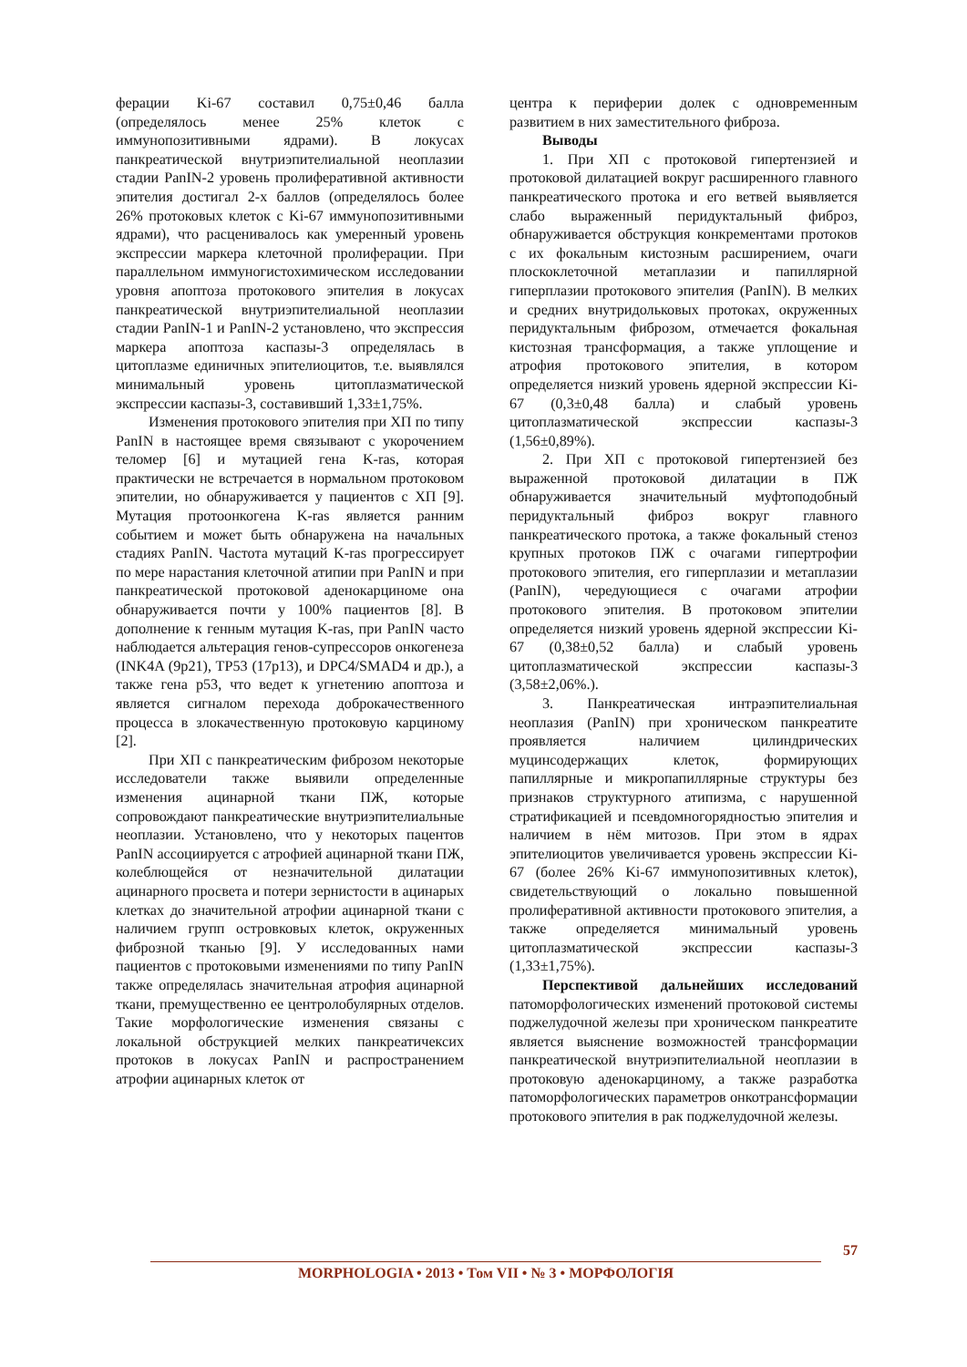ферации Ki-67 составил 0,75±0,46 балла (определялось менее 25% клеток с иммунопозитивными ядрами). В локусах панкреатической внутриэпителиальной неоплазии стадии PanIN-2 уровень пролиферативной активности эпителия достигал 2-х баллов (определялось более 26% протоковых клеток с Ki-67 иммунопозитивными ядрами), что расценивалось как умеренный уровень экспрессии маркера клеточной пролиферации. При параллельном иммуногистохимическом исследовании уровня апоптоза протокового эпителия в локусах панкреатической внутриэпителиальной неоплазии стадии PanIN-1 и PanIN-2 установлено, что экспрессия маркера апоптоза каспазы-3 определялась в цитоплазме единичных эпителиоцитов, т.е. выявлялся минимальный уровень цитоплазматической экспрессии каспазы-3, составивший 1,33±1,75%.
Изменения протокового эпителия при ХП по типу PanIN в настоящее время связывают с укорочением теломер [6] и мутацией гена K-ras, которая практически не встречается в нормальном протоковом эпителии, но обнаруживается у пациентов с ХП [9]. Мутация протоонкогена K-ras является ранним событием и может быть обнаружена на начальных стадиях PanIN. Частота мутаций K-ras прогрессирует по мере нарастания клеточной атипии при PanIN и при панкреатической протоковой аденокарциноме она обнаруживается почти у 100% пациентов [8]. В дополнение к генным мутация K-ras, при PanIN часто наблюдается альтерация генов-супрессоров онкогенеза (INK4A (9p21), TP53 (17p13), и DPC4/SMAD4 и др.), а также гена p53, что ведет к угнетению апоптоза и является сигналом перехода доброкачественного процесса в злокачественную протоковую карциному [2].
При ХП с панкреатическим фиброзом некоторые исследователи также выявили определенные изменения ацинарной ткани ПЖ, которые сопровождают панкреатические внутриэпителиальные неоплазии. Установлено, что у некоторых пацентов PanIN ассоциируется с атрофией ацинарной ткани ПЖ, колеблющейся от незначительной дилатации ацинарного просвета и потери зернистости в ацинарых клетках до значительной атрофии ацинарной ткани с наличием групп островковых клеток, окруженных фиброзной тканью [9]. У исследованных нами пациентов с протоковыми изменениями по типу PanIN также определялась значительная атрофия ацинарной ткани, премущественно ее центролобулярных отделов. Такие морфологические изменения связаны с локальной обструкцией мелких панкреатичексих протоков в локусах PanIN и распространением атрофии ацинарных клеток от
центра к периферии долек с одновременным развитием в них заместительного фиброза.
Выводы
1. При ХП с протоковой гипертензией и протоковой дилатацией вокруг расширенного главного панкреатического протока и его ветвей выявляется слабо выраженный перидуктальный фиброз, обнаруживается обструкция конкрементами протоков с их фокальным кистозным расширением, очаги плоскоклеточной метаплазии и папиллярной гиперплазии протокового эпителия (PanIN). В мелких и средних внутридольковых протоках, окруженных перидуктальным фиброзом, отмечается фокальная кистозная трансформация, а также уплощение и атрофия протокового эпителия, в котором определяется низкий уровень ядерной экспрессии Ki-67 (0,3±0,48 балла) и слабый уровень цитоплазматической экспрессии каспазы-3 (1,56±0,89%).
2. При ХП с протоковой гипертензией без выраженной протоковой дилатации в ПЖ обнаруживается значительный муфтоподобный перидуктальный фиброз вокруг главного панкреатического протока, а также фокальный стеноз крупных протоков ПЖ с очагами гипертрофии протокового эпителия, его гиперплазии и метаплазии (PanIN), чередующиеся с очагами атрофии протокового эпителия. В протоковом эпителии определяется низкий уровень ядерной экспрессии Ki-67 (0,38±0,52 балла) и слабый уровень цитоплазматической экспрессии каспазы-3 (3,58±2,06%.).
3. Панкреатическая интраэпителиальная неоплазия (PanIN) при хроническом панкреатите проявляется наличием цилиндрических муцинсодержащих клеток, формирующих папиллярные и микропапиллярные структуры без признаков структурного атипизма, с нарушенной стратификацией и псевдомногорядностью эпителия и наличием в нём митозов. При этом в ядрах эпителиоцитов увеличивается уровень экспрессии Ki-67 (более 26% Ki-67 иммунопозитивных клеток), свидетельствующий о локально повышенной пролиферативной активности протокового эпителия, а также определяется минимальный уровень цитоплазматической экспрессии каспазы-3 (1,33±1,75%).
Перспективой дальнейших исследований патоморфологических изменений протоковой системы поджелудочной железы при хроническом панкреатите является выяснение возможностей трансформации панкреатической внутриэпителиальной неоплазии в протоковую аденокарциному, а также разработка патоморфологических параметров онкотрансформации протокового эпителия в рак поджелудочной железы.
57
MORPHOLOGIA • 2013 • Том VII • № 3 • МОРФОЛОГІЯ